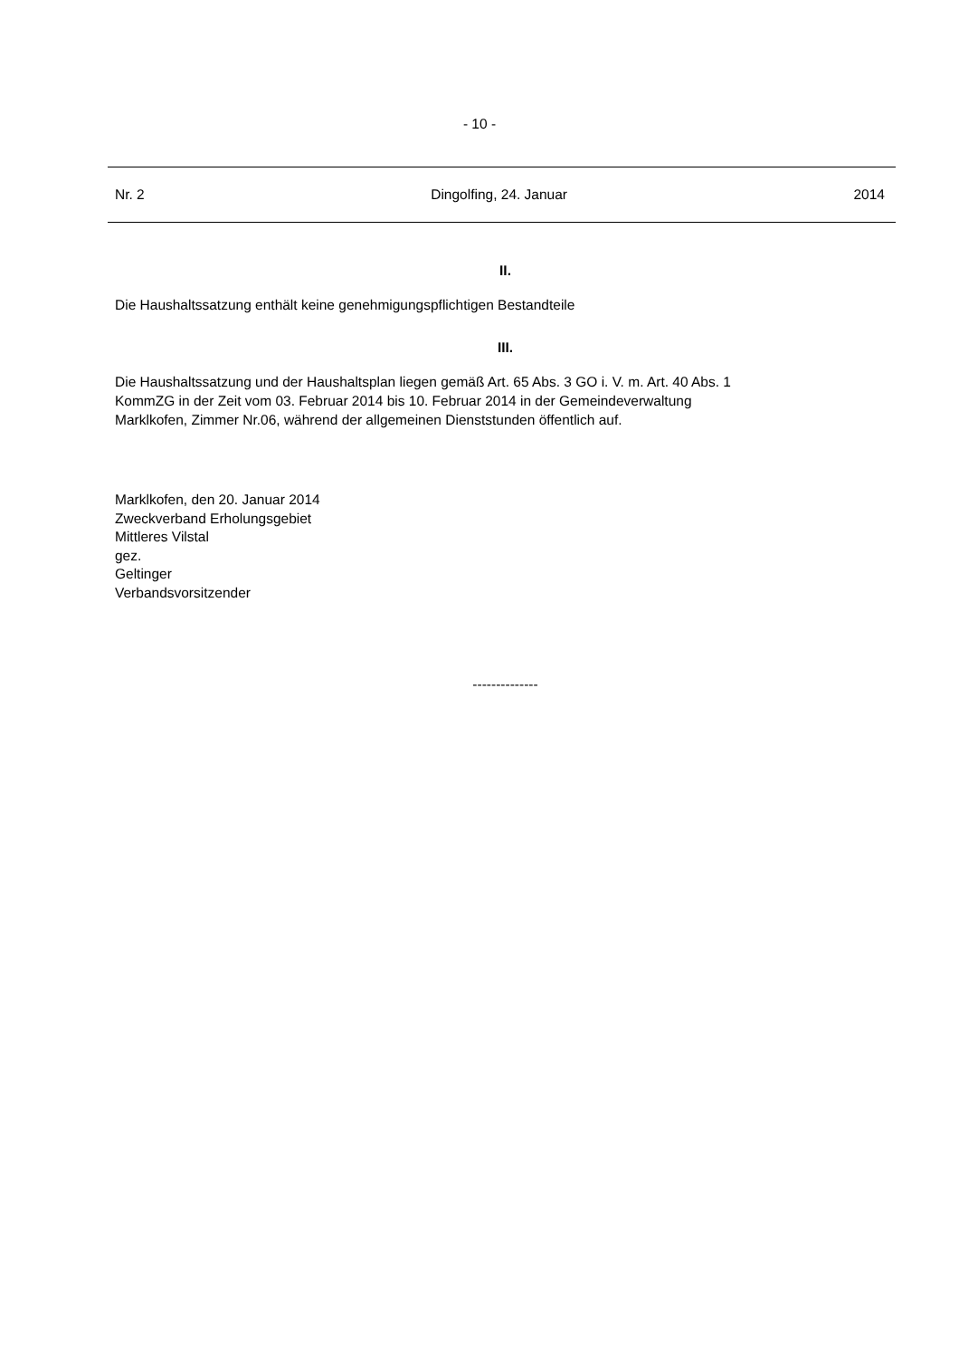- 10 -
Nr. 2 Dingolfing, 24. Januar 2014
II.
Die Haushaltssatzung enthält keine genehmigungspflichtigen Bestandteile
III.
Die Haushaltssatzung und der Haushaltsplan liegen gemäß Art. 65 Abs. 3 GO i. V. m. Art. 40 Abs. 1
KommZG in der Zeit vom 03. Februar 2014 bis 10. Februar 2014 in der Gemeindeverwaltung
Marklkofen, Zimmer Nr.06, während der allgemeinen Dienststunden öffentlich auf.
Marklkofen, den 20. Januar 2014
Zweckverband Erholungsgebiet
Mittleres Vilstal
gez.
Geltinger
Verbandsvorsitzender
--------------